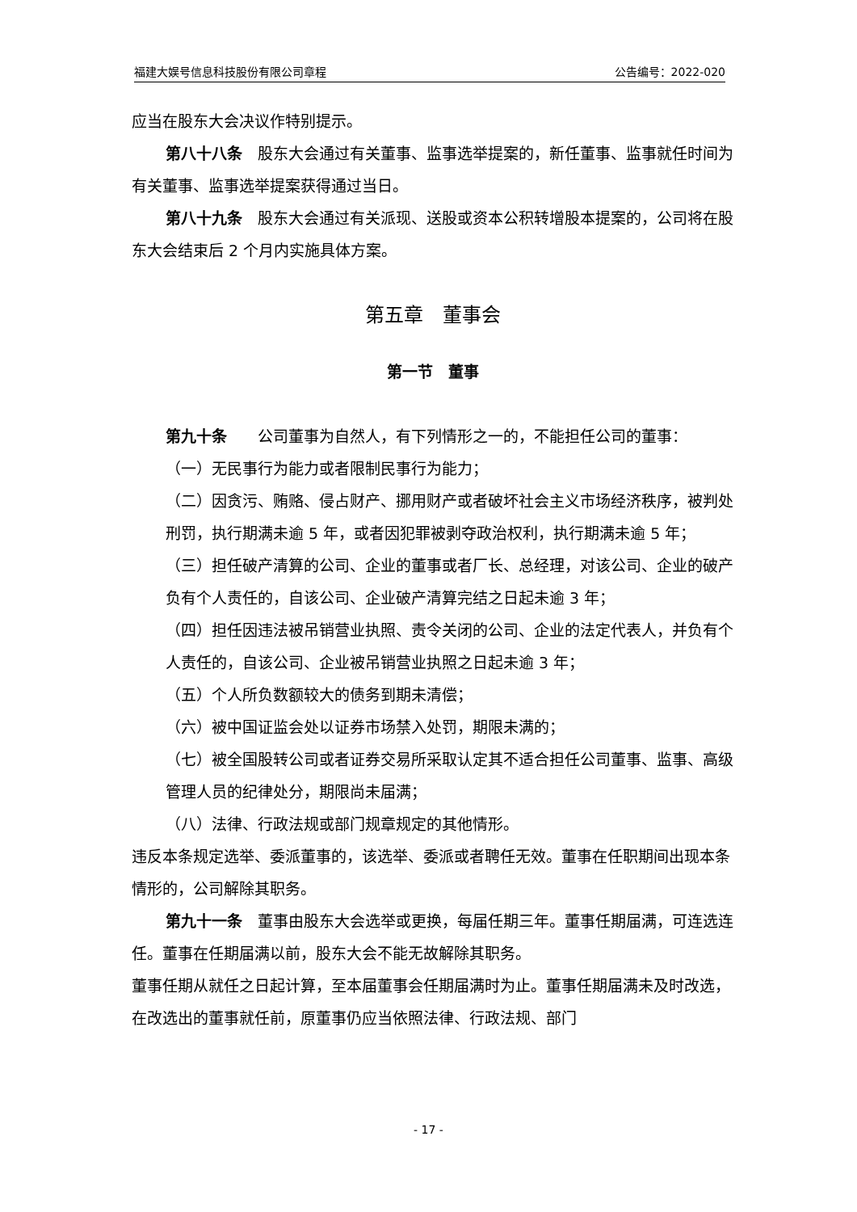福建大娱号信息科技股份有限公司章程 公告编号：2022-020
应当在股东大会决议作特别提示。
第八十八条　股东大会通过有关董事、监事选举提案的，新任董事、监事就任时间为有关董事、监事选举提案获得通过当日。
第八十九条　股东大会通过有关派现、送股或资本公积转增股本提案的，公司将在股东大会结束后 2 个月内实施具体方案。
第五章　董事会
第一节　董事
第九十条　　公司董事为自然人，有下列情形之一的，不能担任公司的董事：
（一）无民事行为能力或者限制民事行为能力；
（二）因贪污、贿赂、侵占财产、挪用财产或者破坏社会主义市场经济秩序，被判处刑罚，执行期满未逾 5 年，或者因犯罪被剥夺政治权利，执行期满未逾 5 年；
（三）担任破产清算的公司、企业的董事或者厂长、总经理，对该公司、企业的破产负有个人责任的，自该公司、企业破产清算完结之日起未逾 3 年；
（四）担任因违法被吊销营业执照、责令关闭的公司、企业的法定代表人，并负有个人责任的，自该公司、企业被吊销营业执照之日起未逾 3 年；
（五）个人所负数额较大的债务到期未清偿；
（六）被中国证监会处以证券市场禁入处罚，期限未满的；
（七）被全国股转公司或者证券交易所采取认定其不适合担任公司董事、监事、高级管理人员的纪律处分，期限尚未届满；
（八）法律、行政法规或部门规章规定的其他情形。
违反本条规定选举、委派董事的，该选举、委派或者聘任无效。董事在任职期间出现本条情形的，公司解除其职务。
第九十一条　董事由股东大会选举或更换，每届任期三年。董事任期届满，可连选连任。董事在任期届满以前，股东大会不能无故解除其职务。
董事任期从就任之日起计算，至本届董事会任期届满时为止。董事任期届满未及时改选，在改选出的董事就任前，原董事仍应当依照法律、行政法规、部门
- 17 -